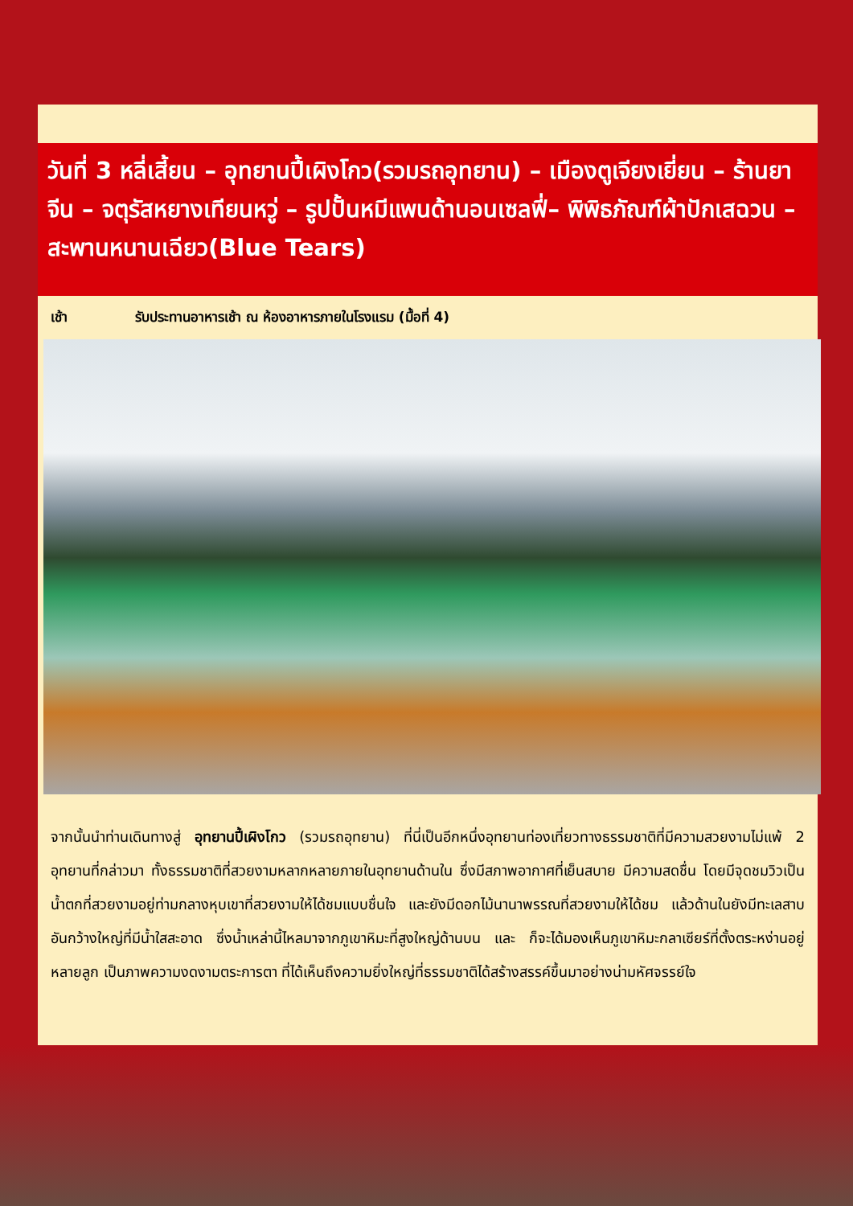วันที่ 3 หลี่เสี้ยน – อุทยานปี้เผิงโกว(รวมรถอุทยาน) – เมืองตูเจียงเยี่ยน – ร้านยาจีน – จตุรัสหยางเทียนหวู่ – รูปปั้นหมีแพนด้านอนเซลฟี่– พิพิธภัณฑ์ผ้าปักเสฉวน – สะพานหนานเฉียว(Blue Tears)
เช้า รับประทานอาหารเช้า ณ ห้องอาหารภายในโรงแรม (มื้อที่ 4)
จากนั้นนำท่านเดินทางสู่ อุทยานปี้เผิงโกว (รวมรถอุทยาน) ที่นี่เป็นอีกหนึ่งอุทยานท่องเที่ยวทางธรรมชาติที่มีความสวยงามไม่แพ้ 2 อุทยานที่กล่าวมา ทั้งธรรมชาติที่สวยงามหลากหลายภายในอุทยานด้านใน ซึ่งมีสภาพอากาศที่เย็นสบาย มีความสดชื่น โดยมีจุดชมวิวเป็นน้ำตกที่สวยงามอยู่ท่ามกลางหุบเขาที่สวยงามให้ได้ชมแบบชื่นใจ และยังมีดอกไม้นานาพรรณที่สวยงามให้ได้ชม แล้วด้านในยังมีทะเลสาบอันกว้างใหญ่ที่มีน้ำใสสะอาด ซึ่งน้ำเหล่านี้ไหลมาจากภูเขาหิมะที่สูงใหญ่ด้านบน และ ก็จะได้มองเห็นภูเขาหิมะกลาเซียร์ที่ตั้งตระหง่านอยู่หลายลูก เป็นภาพความงดงามตระการตา ที่ได้เห็นถึงความยิ่งใหญ่ที่ธรรมชาติได้สร้างสรรค์ขึ้นมาอย่างน่ามหัศจรรย์ใจ